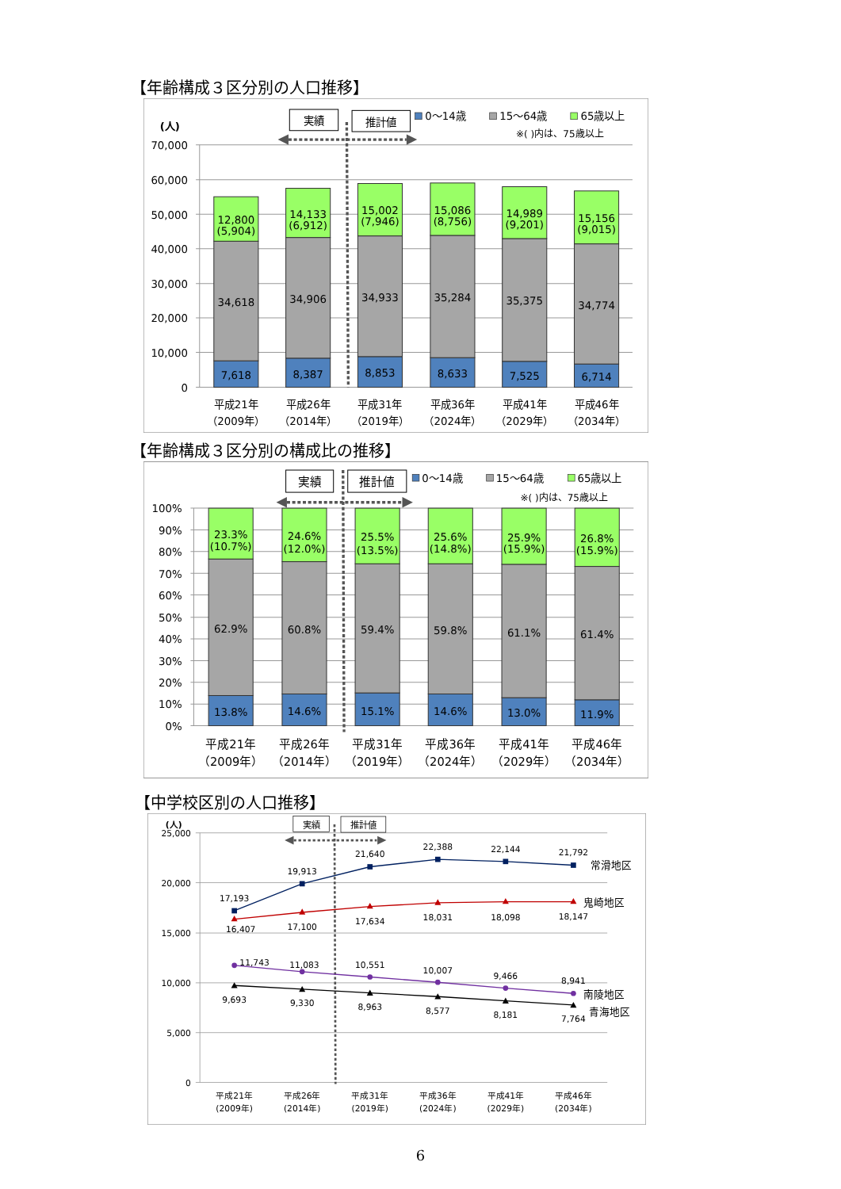【年齢構成３区分別の人口推移】
70,000
60,000
50,000
40,000
30,000
20,000
10,000
0
(人)
12,800
(5,904)
34,618
7,618
14,133
(6,912)
34,906
8,387
15,002
(7,946)
34,933
8,853
15,086
(8,756)
35,284
8,633
14,989
(9,201)
35,375
7,525
15,156
(9,015)
34,774
6,714
平成21年
（2009年）
平成26年
（2014年）
平成31年
（2019年）
平成36年
（2024年）
平成41年
（2029年）
平成46年
（2034年）
実績
推計値
0〜14歳
15〜64歳
65歳以上
※( )内は、75歳以上
【年齢構成３区分別の構成比の推移】
100%
90%
80%
70%
60%
50%
40%
30%
20%
10%
0%
23.3%
(10.7%)
62.9%
13.8%
24.6%
(12.0%)
60.8%
14.6%
25.5%
(13.5%)
59.4%
15.1%
25.6%
(14.8%)
59.8%
14.6%
25.9%
(15.9%)
61.1%
13.0%
26.8%
(15.9%)
61.4%
11.9%
平成21年
（2009年）
平成26年
（2014年）
平成31年
（2019年）
平成36年
（2024年）
平成41年
（2029年）
平成46年
（2034年）
実績
推計値
0〜14歳
15〜64歳
65歳以上
※( )内は、75歳以上
【中学校区別の人口推移】
25,000
20,000
15,000
10,000
5,000
0
(人)
実績
推計値
17,193
19,913
21,640
22,388
22,144
21,792
16,407
17,100
17,634
18,031
18,098
18,147
11,743
11,083
10,551
10,007
9,466
8,941
9,693
9,330
8,963
8,577
8,181
7,764
平成21年
(2009年)
平成26年
(2014年)
平成31年
(2019年)
平成36年
(2024年)
平成41年
(2029年)
平成46年
(2034年)
常滑地区
鬼崎地区
南陵地区
青海地区
6